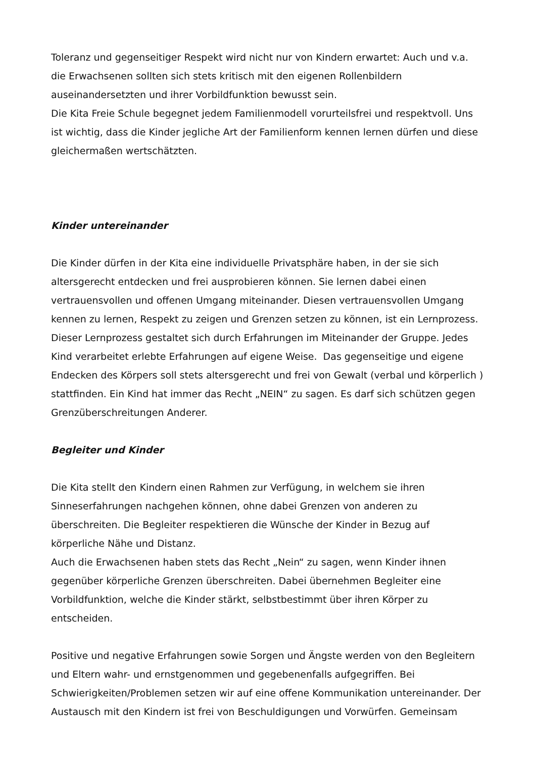Toleranz und gegenseitiger Respekt wird nicht nur von Kindern erwartet: Auch und v.a. die Erwachsenen sollten sich stets kritisch mit den eigenen Rollenbildern auseinandersetzten und ihrer Vorbildfunktion bewusst sein.
Die Kita Freie Schule begegnet jedem Familienmodell vorurteilsfrei und respektvoll. Uns ist wichtig, dass die Kinder jegliche Art der Familienform kennen lernen dürfen und diese gleichermaßen wertschätzten.
Kinder untereinander
Die Kinder dürfen in der Kita eine individuelle Privatsphäre haben, in der sie sich altersgerecht entdecken und frei ausprobieren können. Sie lernen dabei einen vertrauensvollen und offenen Umgang miteinander. Diesen vertrauensvollen Umgang kennen zu lernen, Respekt zu zeigen und Grenzen setzen zu können, ist ein Lernprozess. Dieser Lernprozess gestaltet sich durch Erfahrungen im Miteinander der Gruppe. Jedes Kind verarbeitet erlebte Erfahrungen auf eigene Weise. Das gegenseitige und eigene Endecken des Körpers soll stets altersgerecht und frei von Gewalt (verbal und körperlich ) stattfinden. Ein Kind hat immer das Recht „NEIN“ zu sagen. Es darf sich schützen gegen Grenzüberschreitungen Anderer.
Begleiter und Kinder
Die Kita stellt den Kindern einen Rahmen zur Verfügung, in welchem sie ihren Sinneserfahrungen nachgehen können, ohne dabei Grenzen von anderen zu überschreiten. Die Begleiter respektieren die Wünsche der Kinder in Bezug auf körperliche Nähe und Distanz.
Auch die Erwachsenen haben stets das Recht „Nein“ zu sagen, wenn Kinder ihnen gegenüber körperliche Grenzen überschreiten. Dabei übernehmen Begleiter eine Vorbildfunktion, welche die Kinder stärkt, selbstbestimmt über ihren Körper zu entscheiden.
Positive und negative Erfahrungen sowie Sorgen und Ängste werden von den Begleitern und Eltern wahr- und ernstgenommen und gegebenenfalls aufgegriffen. Bei Schwierigkeiten/Problemen setzen wir auf eine offene Kommunikation untereinander. Der Austausch mit den Kindern ist frei von Beschuldigungen und Vorwürfen. Gemeinsam